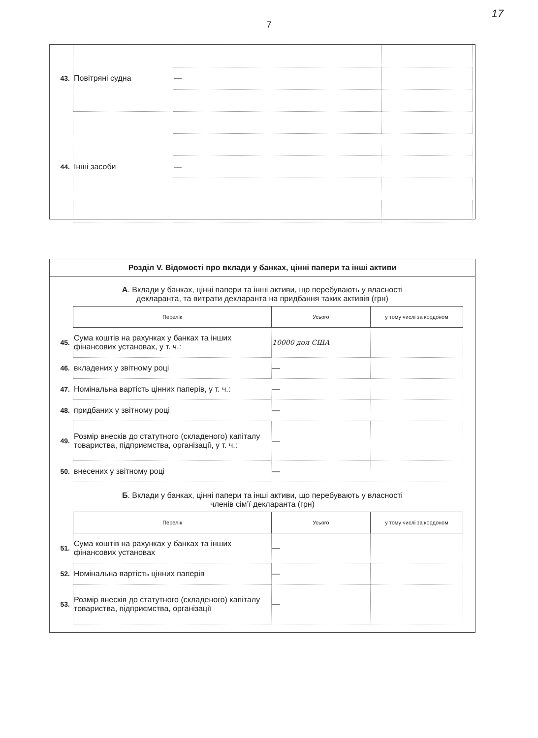17
7
| 43. | Повітряні судна | | |
| | | — | |
| 44. | Інші засоби | | |
| | | — | |
Розділ V. Відомості про вклади у банках, цінні папери та інші активи
А. Вклади у банках, цінні папери та інші активи, що перебувають у власності
декларанта, та витрати декларанта на придбання таких активів (грн)
| | Перелік | Усього | у тому числі за кордоном |
| 45. | Сума коштів на рахунках у банках та інших фінансових установах, у т. ч.: | 10000 дол США | |
| 46. | вкладених у звітному році | — | |
| 47. | Номінальна вартість цінних паперів, у т. ч.: | — | |
| 48. | придбаних у звітному році | — | |
| 49. | Розмір внесків до статутного (складеного) капіталу товариства, підприємства, організації, у т. ч.: | — | |
| 50. | внесених у звітному році | — | |
Б. Вклади у банках, цінні папери та інші активи, що перебувають у власності
членів сім’ї декларанта (грн)
| | Перелік | Усього | у тому числі за кордоном |
| 51. | Сума коштів на рахунках у банках та інших фінансових установах | — | |
| 52. | Номінальна вартість цінних паперів | — | |
| 53. | Розмір внесків до статутного (складеного) капіталу товариства, підприємства, організації | — | |